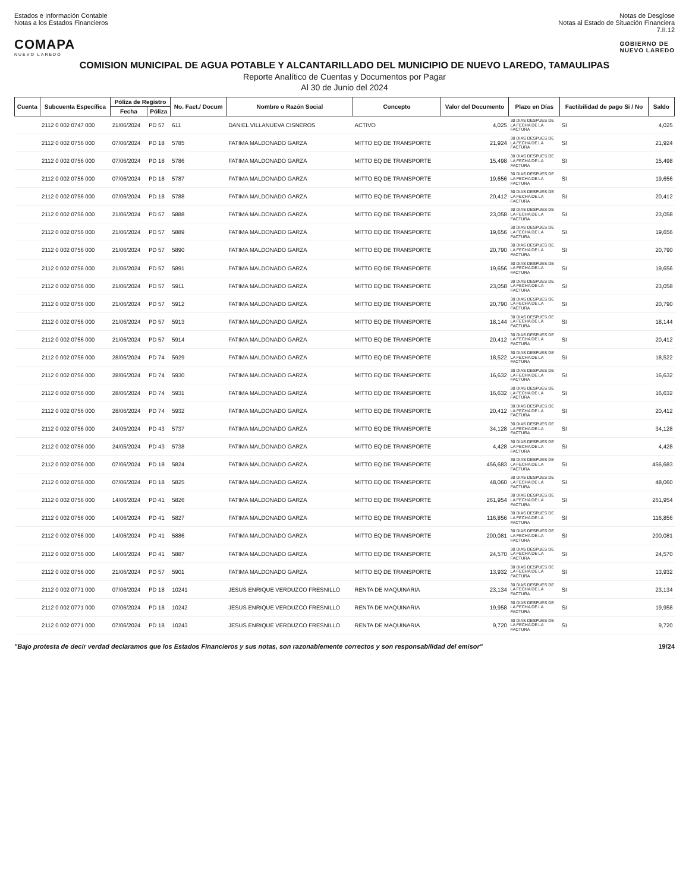Estados e Información Contable
Notas a los Estados Financieros
Notas de Desglose
Notas al Estado de Situación Financiera
7.II.12
COMAPA
NUEVO LAREDO
GOBIERNO DE
NUEVO LAREDO
COMISION MUNICIPAL DE AGUA POTABLE Y ALCANTARILLADO DEL MUNICIPIO DE NUEVO LAREDO, TAMAULIPAS
Reporte Analítico de Cuentas y Documentos por Pagar
Al 30 de Junio del 2024
| Cuenta | Subcuenta Específica | Póliza de Registro | | No. Fact./ Docum | Nombre o Razón Social | Concepto | Valor del Documento | Plazo en Días | Factibilidad de pago Si / No | Saldo |
| --- | --- | --- | --- | --- | --- | --- | --- | --- | --- | --- |
| | | Fecha | Póliza | | | | | | | |
| | 2112 0 002 0747 000 | 21/06/2024 | PD 57 | 611 | DANIEL VILLANUEVA CISNEROS | ACTIVO | 4,025 | 30 DIAS DESPUES DE LA FECHA DE LA FACTURA | SI | 4,025 |
| | 2112 0 002 0756 000 | 07/06/2024 | PD 18 | 5785 | FATIMA MALDONADO GARZA | MITTO EQ DE TRANSPORTE | 21,924 | 30 DIAS DESPUES DE LA FECHA DE LA FACTURA | SI | 21,924 |
| | 2112 0 002 0756 000 | 07/06/2024 | PD 18 | 5786 | FATIMA MALDONADO GARZA | MITTO EQ DE TRANSPORTE | 15,498 | 30 DIAS DESPUES DE LA FECHA DE LA FACTURA | SI | 15,498 |
| | 2112 0 002 0756 000 | 07/06/2024 | PD 18 | 5787 | FATIMA MALDONADO GARZA | MITTO EQ DE TRANSPORTE | 19,656 | 30 DIAS DESPUES DE LA FECHA DE LA FACTURA | SI | 19,656 |
| | 2112 0 002 0756 000 | 07/06/2024 | PD 18 | 5788 | FATIMA MALDONADO GARZA | MITTO EQ DE TRANSPORTE | 20,412 | 30 DIAS DESPUES DE LA FECHA DE LA FACTURA | SI | 20,412 |
| | 2112 0 002 0756 000 | 21/06/2024 | PD 57 | 5888 | FATIMA MALDONADO GARZA | MITTO EQ DE TRANSPORTE | 23,058 | 30 DIAS DESPUES DE LA FECHA DE LA FACTURA | SI | 23,058 |
| | 2112 0 002 0756 000 | 21/06/2024 | PD 57 | 5889 | FATIMA MALDONADO GARZA | MITTO EQ DE TRANSPORTE | 19,656 | 30 DIAS DESPUES DE LA FECHA DE LA FACTURA | SI | 19,656 |
| | 2112 0 002 0756 000 | 21/06/2024 | PD 57 | 5890 | FATIMA MALDONADO GARZA | MITTO EQ DE TRANSPORTE | 20,790 | 30 DIAS DESPUES DE LA FECHA DE LA FACTURA | SI | 20,790 |
| | 2112 0 002 0756 000 | 21/06/2024 | PD 57 | 5891 | FATIMA MALDONADO GARZA | MITTO EQ DE TRANSPORTE | 19,656 | 30 DIAS DESPUES DE LA FECHA DE LA FACTURA | SI | 19,656 |
| | 2112 0 002 0756 000 | 21/06/2024 | PD 57 | 5911 | FATIMA MALDONADO GARZA | MITTO EQ DE TRANSPORTE | 23,058 | 30 DIAS DESPUES DE LA FECHA DE LA FACTURA | SI | 23,058 |
| | 2112 0 002 0756 000 | 21/06/2024 | PD 57 | 5912 | FATIMA MALDONADO GARZA | MITTO EQ DE TRANSPORTE | 20,790 | 30 DIAS DESPUES DE LA FECHA DE LA FACTURA | SI | 20,790 |
| | 2112 0 002 0756 000 | 21/06/2024 | PD 57 | 5913 | FATIMA MALDONADO GARZA | MITTO EQ DE TRANSPORTE | 18,144 | 30 DIAS DESPUES DE LA FECHA DE LA FACTURA | SI | 18,144 |
| | 2112 0 002 0756 000 | 21/06/2024 | PD 57 | 5914 | FATIMA MALDONADO GARZA | MITTO EQ DE TRANSPORTE | 20,412 | 30 DIAS DESPUES DE LA FECHA DE LA FACTURA | SI | 20,412 |
| | 2112 0 002 0756 000 | 28/06/2024 | PD 74 | 5929 | FATIMA MALDONADO GARZA | MITTO EQ DE TRANSPORTE | 18,522 | 30 DIAS DESPUES DE LA FECHA DE LA FACTURA | SI | 18,522 |
| | 2112 0 002 0756 000 | 28/06/2024 | PD 74 | 5930 | FATIMA MALDONADO GARZA | MITTO EQ DE TRANSPORTE | 16,632 | 30 DIAS DESPUES DE LA FECHA DE LA FACTURA | SI | 16,632 |
| | 2112 0 002 0756 000 | 28/06/2024 | PD 74 | 5931 | FATIMA MALDONADO GARZA | MITTO EQ DE TRANSPORTE | 16,632 | 30 DIAS DESPUES DE LA FECHA DE LA FACTURA | SI | 16,632 |
| | 2112 0 002 0756 000 | 28/06/2024 | PD 74 | 5932 | FATIMA MALDONADO GARZA | MITTO EQ DE TRANSPORTE | 20,412 | 30 DIAS DESPUES DE LA FECHA DE LA FACTURA | SI | 20,412 |
| | 2112 0 002 0756 000 | 24/05/2024 | PD 43 | 5737 | FATIMA MALDONADO GARZA | MITTO EQ DE TRANSPORTE | 34,128 | 30 DIAS DESPUES DE LA FECHA DE LA FACTURA | SI | 34,128 |
| | 2112 0 002 0756 000 | 24/05/2024 | PD 43 | 5738 | FATIMA MALDONADO GARZA | MITTO EQ DE TRANSPORTE | 4,428 | 30 DIAS DESPUES DE LA FECHA DE LA FACTURA | SI | 4,428 |
| | 2112 0 002 0756 000 | 07/06/2024 | PD 18 | 5824 | FATIMA MALDONADO GARZA | MITTO EQ DE TRANSPORTE | 456,683 | 30 DIAS DESPUES DE LA FECHA DE LA FACTURA | SI | 456,683 |
| | 2112 0 002 0756 000 | 07/06/2024 | PD 18 | 5825 | FATIMA MALDONADO GARZA | MITTO EQ DE TRANSPORTE | 48,060 | 30 DIAS DESPUES DE LA FECHA DE LA FACTURA | SI | 48,060 |
| | 2112 0 002 0756 000 | 14/06/2024 | PD 41 | 5826 | FATIMA MALDONADO GARZA | MITTO EQ DE TRANSPORTE | 261,954 | 30 DIAS DESPUES DE LA FECHA DE LA FACTURA | SI | 261,954 |
| | 2112 0 002 0756 000 | 14/06/2024 | PD 41 | 5827 | FATIMA MALDONADO GARZA | MITTO EQ DE TRANSPORTE | 116,856 | 30 DIAS DESPUES DE LA FECHA DE LA FACTURA | SI | 116,856 |
| | 2112 0 002 0756 000 | 14/06/2024 | PD 41 | 5886 | FATIMA MALDONADO GARZA | MITTO EQ DE TRANSPORTE | 200,081 | 30 DIAS DESPUES DE LA FECHA DE LA FACTURA | SI | 200,081 |
| | 2112 0 002 0756 000 | 14/06/2024 | PD 41 | 5887 | FATIMA MALDONADO GARZA | MITTO EQ DE TRANSPORTE | 24,570 | 30 DIAS DESPUES DE LA FECHA DE LA FACTURA | SI | 24,570 |
| | 2112 0 002 0756 000 | 21/06/2024 | PD 57 | 5901 | FATIMA MALDONADO GARZA | MITTO EQ DE TRANSPORTE | 13,932 | 30 DIAS DESPUES DE LA FECHA DE LA FACTURA | SI | 13,932 |
| | 2112 0 002 0771 000 | 07/06/2024 | PD 18 | 10241 | JESUS ENRIQUE VERDUZCO FRESNILLO | RENTA DE MAQUINARIA | 23,134 | 30 DIAS DESPUES DE LA FECHA DE LA FACTURA | SI | 23,134 |
| | 2112 0 002 0771 000 | 07/06/2024 | PD 18 | 10242 | JESUS ENRIQUE VERDUZCO FRESNILLO | RENTA DE MAQUINARIA | 19,958 | 30 DIAS DESPUES DE LA FECHA DE LA FACTURA | SI | 19,958 |
| | 2112 0 002 0771 000 | 07/06/2024 | PD 18 | 10243 | JESUS ENRIQUE VERDUZCO FRESNILLO | RENTA DE MAQUINARIA | 9,720 | 30 DIAS DESPUES DE LA FECHA DE LA FACTURA | SI | 9,720 |
"Bajo protesta de decir verdad declaramos que los Estados Financieros y sus notas, son razonablemente correctos y son responsabilidad del emisor" 19/24